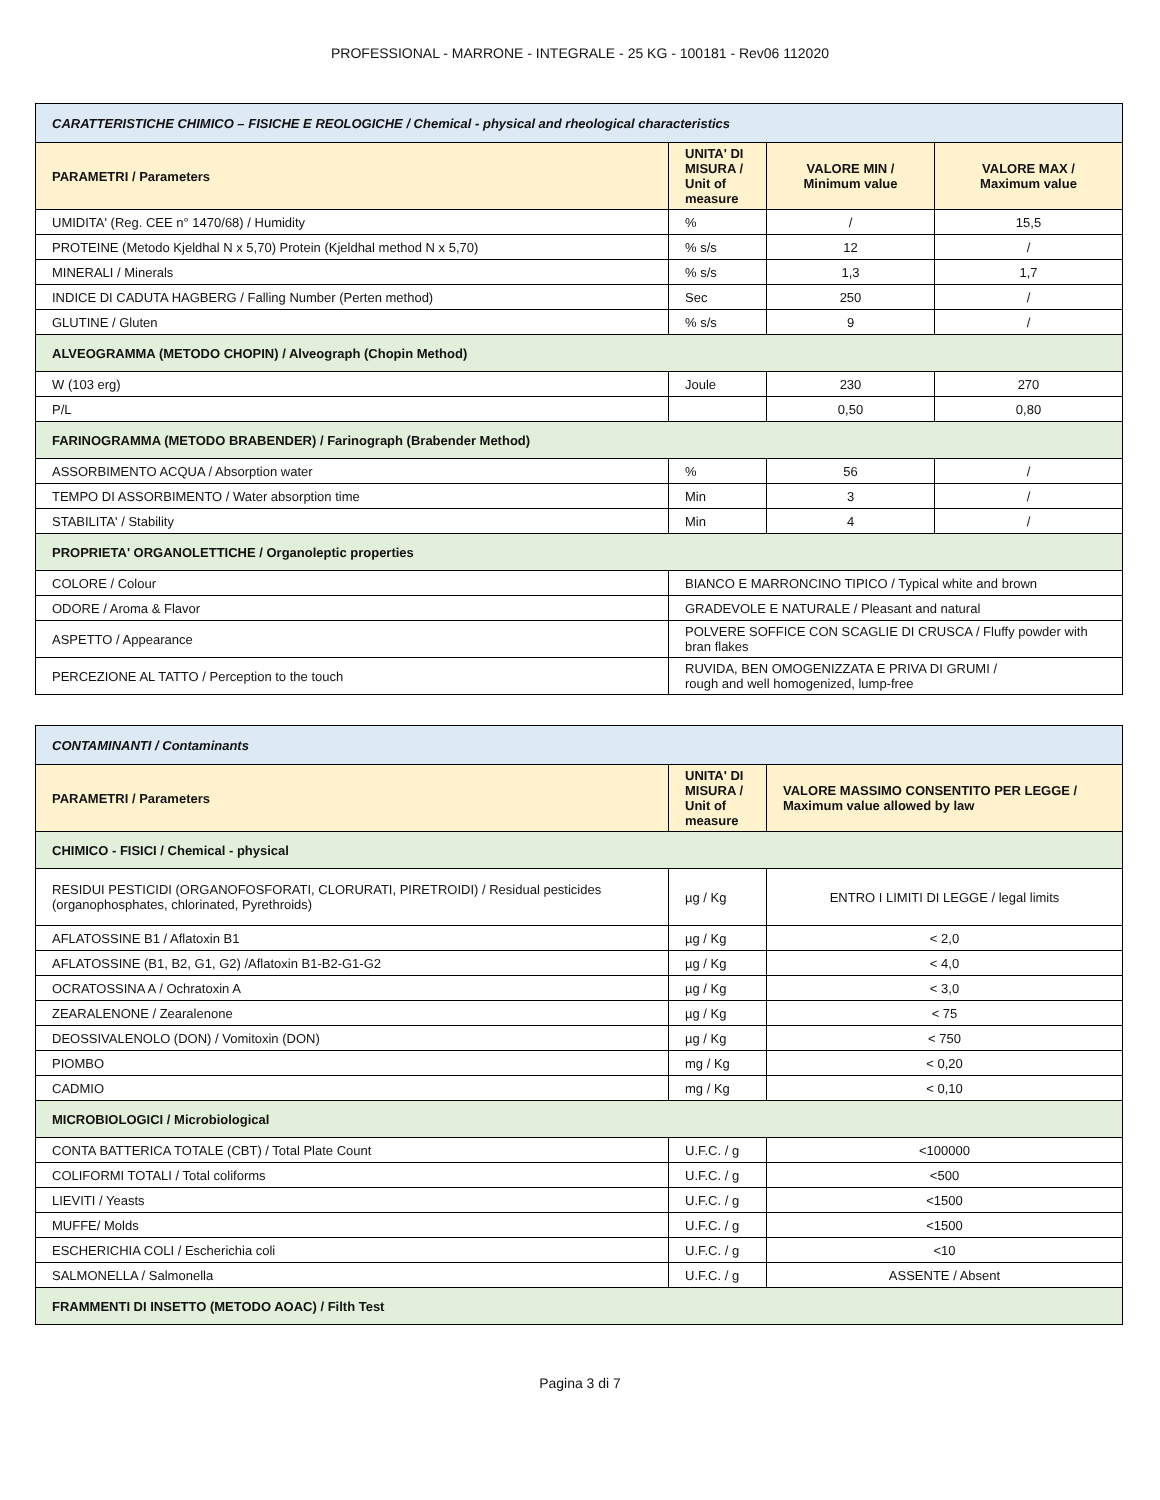PROFESSIONAL - MARRONE - INTEGRALE - 25 KG - 100181 - Rev06 112020
| CARATTERISTICHE CHIMICO – FISICHE E REOLOGICHE / Chemical - physical and rheological characteristics | | | |
| PARAMETRI / Parameters | UNITA' DI MISURA / Unit of measure | VALORE MIN / Minimum value | VALORE MAX / Maximum value |
| UMIDITA' (Reg. CEE n° 1470/68) / Humidity | % | / | 15,5 |
| PROTEINE (Metodo Kjeldhal N x 5,70) Protein (Kjeldhal method N x 5,70) | % s/s | 12 | / |
| MINERALI / Minerals | % s/s | 1,3 | 1,7 |
| INDICE DI CADUTA HAGBERG / Falling Number (Perten method) | Sec | 250 | / |
| GLUTINE / Gluten | % s/s | 9 | / |
| ALVEOGRAMMA (METODO CHOPIN) / Alveograph (Chopin Method) | | | |
| W (103 erg) | Joule | 230 | 270 |
| P/L | | 0,50 | 0,80 |
| FARINOGRAMMA (METODO BRABENDER) / Farinograph (Brabender Method) | | | |
| ASSORBIMENTO ACQUA / Absorption water | % | 56 | / |
| TEMPO DI ASSORBIMENTO / Water absorption time | Min | 3 | / |
| STABILITA' / Stability | Min | 4 | / |
| PROPRIETA' ORGANOLETTICHE / Organoleptic properties | | | |
| COLORE / Colour | BIANCO E MARRONCINO TIPICO / Typical white and brown | | |
| ODORE / Aroma & Flavor | GRADEVOLE E NATURALE / Pleasant and natural | | |
| ASPETTO / Appearance | POLVERE SOFFICE CON SCAGLIE DI CRUSCA / Fluffy powder with bran flakes | | |
| PERCEZIONE AL TATTO / Perception to the touch | RUVIDA, BEN OMOGENIZZATA E PRIVA DI GRUMI / rough and well homogenized, lump-free | | |
| CONTAMINANTI / Contaminants | | |
| PARAMETRI / Parameters | UNITA' DI MISURA / Unit of measure | VALORE MASSIMO CONSENTITO PER LEGGE / Maximum value allowed by law |
| CHIMICO - FISICI / Chemical - physical | | |
| RESIDUI PESTICIDI (ORGANOFOSFORATI, CLORURATI, PIRETROIDI) / Residual pesticides (organophosphates, chlorinated, Pyrethroids) | µg / Kg | ENTRO I LIMITI DI LEGGE / legal limits |
| AFLATOSSINE B1 / Aflatoxin B1 | µg / Kg | < 2,0 |
| AFLATOSSINE (B1, B2, G1, G2) /Aflatoxin B1-B2-G1-G2 | µg / Kg | < 4,0 |
| OCRATOSSINA A / Ochratoxin A | µg / Kg | < 3,0 |
| ZEARALENONE / Zearalenone | µg / Kg | < 75 |
| DEOSSIVALENOLO (DON) / Vomitoxin (DON) | µg / Kg | < 750 |
| PIOMBO | mg / Kg | < 0,20 |
| CADMIO | mg / Kg | < 0,10 |
| MICROBIOLOGICI / Microbiological | | |
| CONTA BATTERICA TOTALE (CBT) / Total Plate Count | U.F.C. / g | <100000 |
| COLIFORMI TOTALI / Total coliforms | U.F.C. / g | <500 |
| LIEVITI / Yeasts | U.F.C. / g | <1500 |
| MUFFE/ Molds | U.F.C. / g | <1500 |
| ESCHERICHIA COLI / Escherichia coli | U.F.C. / g | <10 |
| SALMONELLA / Salmonella | U.F.C. / g | ASSENTE / Absent |
| FRAMMENTI DI INSETTO (METODO AOAC) / Filth Test | | |
Pagina 3 di 7